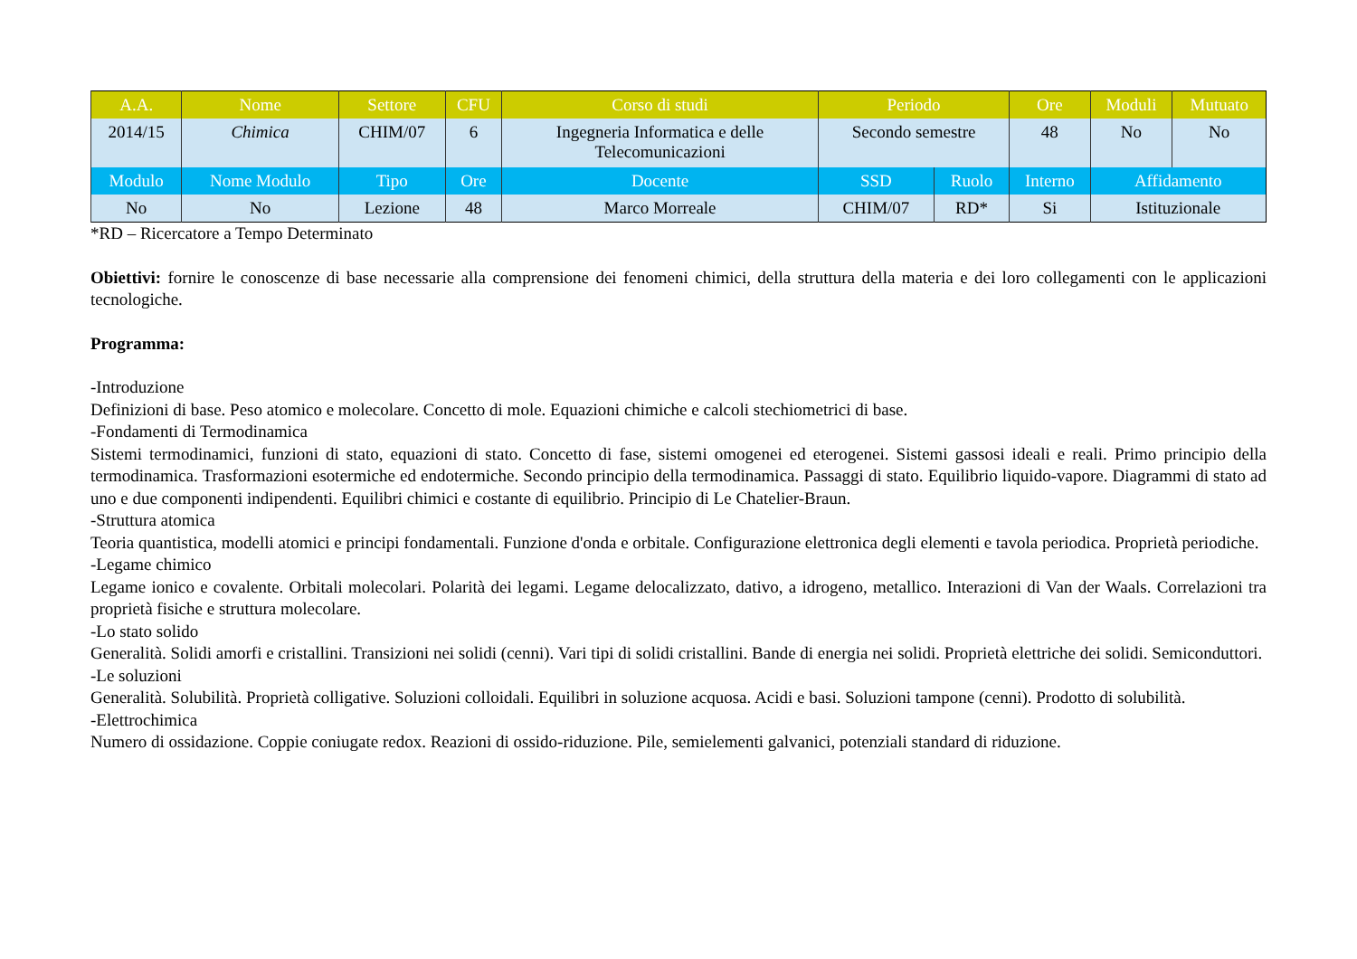| A.A. | Nome | Settore | CFU | Corso di studi | Periodo | | Ore | Moduli | Mutuato |
| --- | --- | --- | --- | --- | --- | --- | --- | --- | --- |
| 2014/15 | Chimica | CHIM/07 | 6 | Ingegneria Informatica e delle Telecomunicazioni | Secondo semestre | | 48 | No | No |
| Modulo | Nome Modulo | Tipo | Ore | Docente | SSD | Ruolo | Interno | Affidamento | |
| No | No | Lezione | 48 | Marco Morreale | CHIM/07 | RD* | Si | Istituzionale | |
*RD – Ricercatore a Tempo Determinato
Obiettivi: fornire le conoscenze di base necessarie alla comprensione dei fenomeni chimici, della struttura della materia e dei loro collegamenti con le applicazioni tecnologiche.
Programma:
-Introduzione
Definizioni di base. Peso atomico e molecolare. Concetto di mole. Equazioni chimiche e calcoli stechiometrici di base.
-Fondamenti di Termodinamica
Sistemi termodinamici, funzioni di stato, equazioni di stato. Concetto di fase, sistemi omogenei ed eterogenei. Sistemi gassosi ideali e reali. Primo principio della termodinamica. Trasformazioni esotermiche ed endotermiche. Secondo principio della termodinamica. Passaggi di stato. Equilibrio liquido-vapore. Diagrammi di stato ad uno e due componenti indipendenti. Equilibri chimici e costante di equilibrio. Principio di Le Chatelier-Braun.
-Struttura atomica
Teoria quantistica, modelli atomici e principi fondamentali. Funzione d'onda e orbitale. Configurazione elettronica degli elementi e tavola periodica. Proprietà periodiche.
-Legame chimico
Legame ionico e covalente. Orbitali molecolari. Polarità dei legami. Legame delocalizzato, dativo, a idrogeno, metallico. Interazioni di Van der Waals. Correlazioni tra proprietà fisiche e struttura molecolare.
-Lo stato solido
Generalità. Solidi amorfi e cristallini. Transizioni nei solidi (cenni). Vari tipi di solidi cristallini. Bande di energia nei solidi. Proprietà elettriche dei solidi. Semiconduttori.
-Le soluzioni
Generalità. Solubilità. Proprietà colligative. Soluzioni colloidali. Equilibri in soluzione acquosa. Acidi e basi. Soluzioni tampone (cenni). Prodotto di solubilità.
-Elettrochimica
Numero di ossidazione. Coppie coniugate redox. Reazioni di ossido-riduzione. Pile, semielementi galvanici, potenziali standard di riduzione.